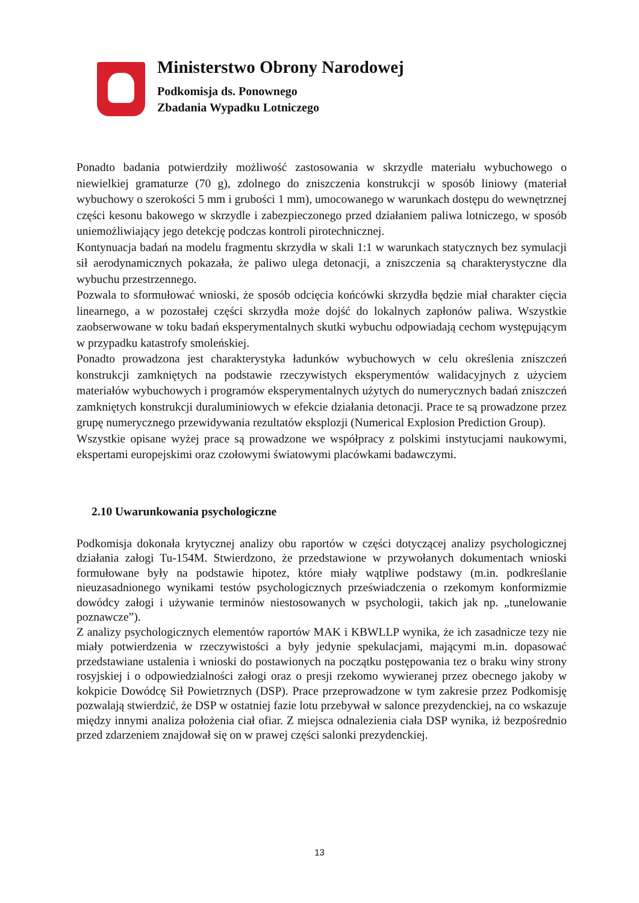Ministerstwo Obrony Narodowej
Podkomisja ds. Ponownego
Zbadania Wypadku Lotniczego
Ponadto badania potwierdziły możliwość zastosowania w skrzydle materiału wybuchowego o niewielkiej gramaturze (70 g), zdolnego do zniszczenia konstrukcji w sposób liniowy (materiał wybuchowy o szerokości 5 mm i grubości 1 mm), umocowanego w warunkach dostępu do wewnętrznej części kesonu bakowego w skrzydle i zabezpieczonego przed działaniem paliwa lotniczego, w sposób uniemożliwiający jego detekcję podczas kontroli pirotechnicznej.
Kontynuacja badań na modelu fragmentu skrzydła w skali 1:1 w warunkach statycznych bez symulacji sił aerodynamicznych pokazała, że paliwo ulega detonacji, a zniszczenia są charakterystyczne dla wybuchu przestrzennego.
Pozwala to sformułować wnioski, że sposób odcięcia końcówki skrzydła będzie miał charakter cięcia linearnego, a w pozostałej części skrzydła może dojść do lokalnych zapłonów paliwa. Wszystkie zaobserwowane w toku badań eksperymentalnych skutki wybuchu odpowiadają cechom występującym w przypadku katastrofy smoleńskiej.
Ponadto prowadzona jest charakterystyka ładunków wybuchowych w celu określenia zniszczeń konstrukcji zamkniętych na podstawie rzeczywistych eksperymentów walidacyjnych z użyciem materiałów wybuchowych i programów eksperymentalnych użytych do numerycznych badań zniszczeń zamkniętych konstrukcji duraluminiowych w efekcie działania detonacji. Prace te są prowadzone przez grupę numerycznego przewidywania rezultatów eksplozji (Numerical Explosion Prediction Group).
Wszystkie opisane wyżej prace są prowadzone we współpracy z polskimi instytucjami naukowymi, ekspertami europejskimi oraz czołowymi światowymi placówkami badawczymi.
2.10 Uwarunkowania psychologiczne
Podkomisja dokonała krytycznej analizy obu raportów w części dotyczącej analizy psychologicznej działania załogi Tu-154M. Stwierdzono, że przedstawione w przywołanych dokumentach wnioski formułowane były na podstawie hipotez, które miały wątpliwe podstawy (m.in. podkreślanie nieuzasadnionego wynikami testów psychologicznych przeświadczenia o rzekomym konformizmie dowódcy załogi i używanie terminów niestosowanych w psychologii, takich jak np. „tunelowanie poznawcze”).
Z analizy psychologicznych elementów raportów MAK i KBWLLP wynika, że ich zasadnicze tezy nie miały potwierdzenia w rzeczywistości a były jedynie spekulacjami, mającymi m.in. dopasować przedstawiane ustalenia i wnioski do postawionych na początku postępowania tez o braku winy strony rosyjskiej i o odpowiedzialności załogi oraz o presji rzekomo wywieranej przez obecnego jakoby w kokpicie Dowódcę Sił Powietrznych (DSP). Prace przeprowadzone w tym zakresie przez Podkomisję pozwalają stwierdzić, że DSP w ostatniej fazie lotu przebywał w salonce prezydenckiej, na co wskazuje między innymi analiza położenia ciał ofiar. Z miejsca odnalezienia ciała DSP wynika, iż bezpośrednio przed zdarzeniem znajdował się on w prawej części salonki prezydenckiej.
13